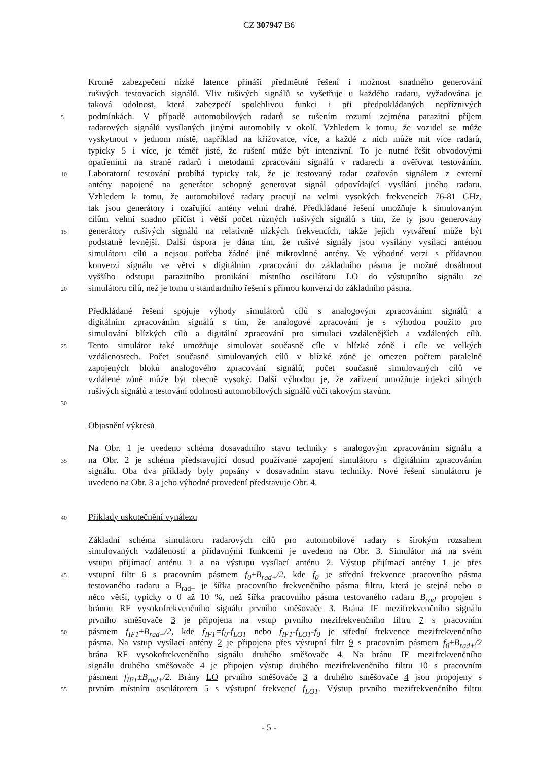CZ 307947 B6
Kromě zabezpečení nízké latence přináší předmětné řešení i možnost snadného generování
rušivých testovacích signálů. Vliv rušivých signálů se vyšetřuje u každého radaru, vyžadována je
taková odolnost, která zabezpečí spolehlivou funkci i při předpokládaných nepříznivých
5 podmínkách. V případě automobilových radarů se rušením rozumí zejména parazitní příjem
radarových signálů vysílaných jinými automobily v okolí. Vzhledem k tomu, že vozidel se může
vyskytnout v jednom místě, například na křižovatce, více, a každé z nich může mít více radarů,
typicky 5 i více, je téměř jisté, že rušení může být intenzivní. To je nutné řešit obvodovými
opatřeními na straně radarů i metodami zpracování signálů v radarech a ověřovat testováním.
10 Laboratorní testování probíhá typicky tak, že je testovaný radar ozařován signálem z externí
antény napojené na generátor schopný generovat signál odpovídající vysílání jiného radaru.
Vzhledem k tomu, že automobilové radary pracují na velmi vysokých frekvencích 76-81 GHz,
tak jsou generátory i ozařující antény velmi drahé. Předkládané řešení umožňuje k simulovaným
cílům velmi snadno přičíst i větší počet různých rušivých signálů s tím, že ty jsou generovány
15 generátory rušivých signálů na relativně nízkých frekvencích, takže jejich vytváření může být
podstatně levnější. Další úspora je dána tím, že rušivé signály jsou vysílány vysílací anténou
simulátoru cílů a nejsou potřeba žádné jiné mikrovlnné antény. Ve výhodné verzi s přídavnou
konverzí signálu ve větvi s digitálním zpracování do základního pásma je možné dosáhnout
vyššího odstupu parazitního pronikání místního oscilátoru LO do výstupního signálu ze
20 simulátoru cílů, než je tomu u standardního řešení s přímou konverzí do základního pásma.
Předkládané řešení spojuje výhody simulátorů cílů s analogovým zpracováním signálů a
digitálním zpracováním signálů s tím, že analogové zpracování je s výhodou použito pro
simulování blízkých cílů a digitální zpracování pro simulaci vzdálenějších a vzdálených cílů.
25 Tento simulátor také umožňuje simulovat současně cíle v blízké zóně i cíle ve velkých
vzdálenostech. Počet současně simulovaných cílů v blízké zóně je omezen počtem paralelně
zapojených bloků analogového zpracování signálů, počet současně simulovaných cílů ve
vzdálené zóně může být obecně vysoký. Další výhodou je, že zařízení umožňuje injekci silných
rušivých signálů a testování odolnosti automobilových signálů vůči takovým stavům.
30
Objasnění výkresů
Na Obr. 1 je uvedeno schéma dosavadního stavu techniky s analogovým zpracováním signálu a
35 na Obr. 2 je schéma představující dosud používané zapojení simulátoru s digitálním zpracováním
signálu. Oba dva příklady byly popsány v dosavadním stavu techniky. Nové řešení simulátoru je
uvedeno na Obr. 3 a jeho výhodné provedení představuje Obr. 4.
40 Příklady uskutečnění vynálezu
Základní schéma simulátoru radarových cílů pro automobilové radary s širokým rozsahem
simulovaných vzdáleností a přídavnými funkcemi je uvedeno na Obr. 3. Simulátor má na svém
vstupu přijímací anténu 1 a na výstupu vysílací anténu 2. Výstup přijímací antény 1 je přes
45 vstupní filtr 6 s pracovním pásmem f<sub>0</sub>±B<sub>rad+</sub>/2, kde f<sub>0</sub> je střední frekvence pracovního pásma
testovaného radaru a B<sub>rad+</sub> je šířka pracovního frekvenčního pásma filtru, která je stejná nebo o
něco větší, typicky o 0 až 10 %, než šířka pracovního pásma testovaného radaru B<sub>rad</sub> propojen s
bránou RF vysokofrekvenčního signálu prvního směšovače 3. Brána IF mezifrekvenčního signálu
prvního směšovače 3 je připojena na vstup prvního mezifrekvenčního filtru 7 s pracovním
50 pásmem f<sub>IF1</sub>±B<sub>rad+</sub>/2, kde f<sub>IF1</sub>=f<sub>0</sub>-f<sub>LO1</sub> nebo f<sub>IF1</sub>-f<sub>LO1</sub>-f<sub>0</sub> je střední frekvence mezifrekvenčního
pásma. Na vstup vysílací antény 2 je připojena přes výstupní filtr 9 s pracovním pásmem f<sub>0</sub>±B<sub>rad+</sub>/2
brána RF vysokofrekvenčního signálu druhého směšovače 4. Na bránu IF mezifrekvenčního
signálu druhého směšovače 4 je připojen výstup druhého mezifrekvenčního filtru 10 s pracovním
pásmem f<sub>IF1</sub>±B<sub>rad+</sub>/2. Brány LO prvního směšovače 3 a druhého směšovače 4 jsou propojeny s
55 prvním místním oscilátorem 5 s výstupní frekvencí f<sub>LO1</sub>. Výstup prvního mezifrekvenčního filtru
- 5 -